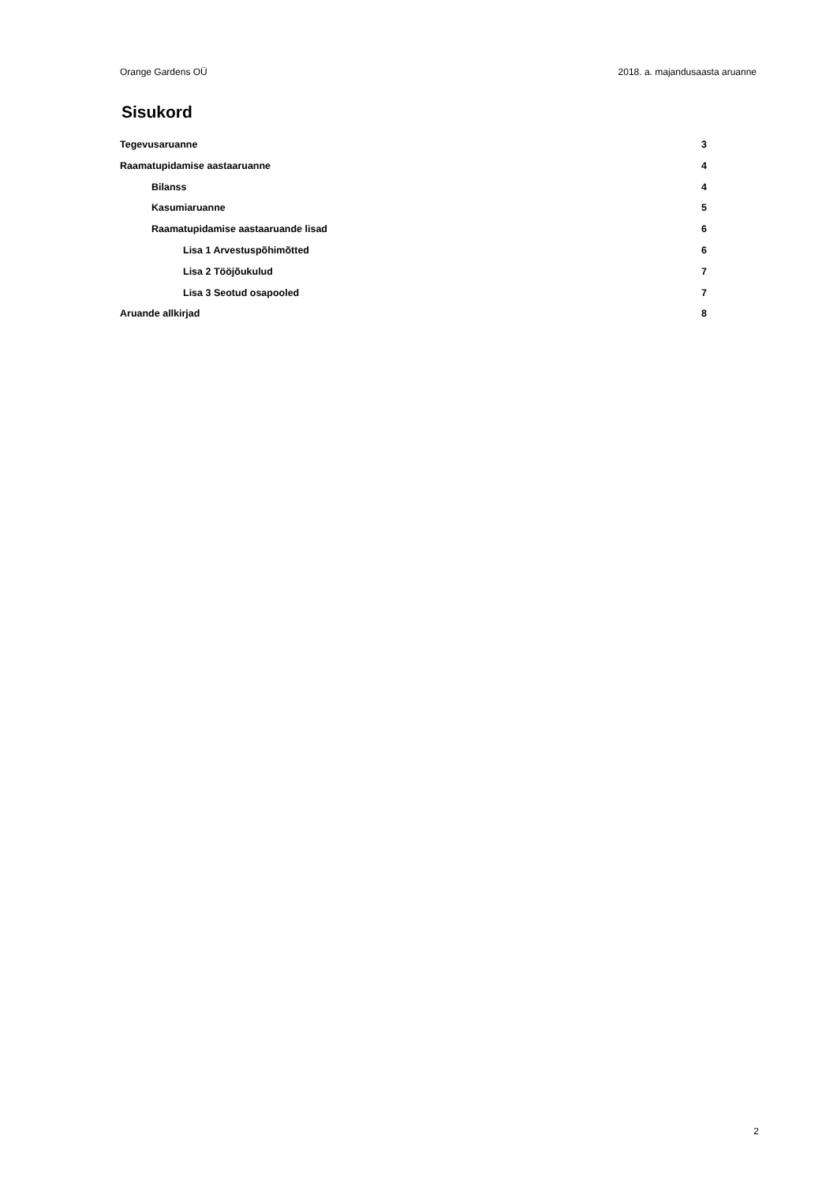Orange Gardens OÜ 2018. a. majandusaasta aruanne
Sisukord
Tegevusaruanne 3
Raamatupidamise aastaaruanne 4
Bilanss 4
Kasumiaruanne 5
Raamatupidamise aastaaruande lisad 6
Lisa 1 Arvestuspõhimõtted 6
Lisa 2 Tööjõukulud 7
Lisa 3 Seotud osapooled 7
Aruande allkirjad 8
2